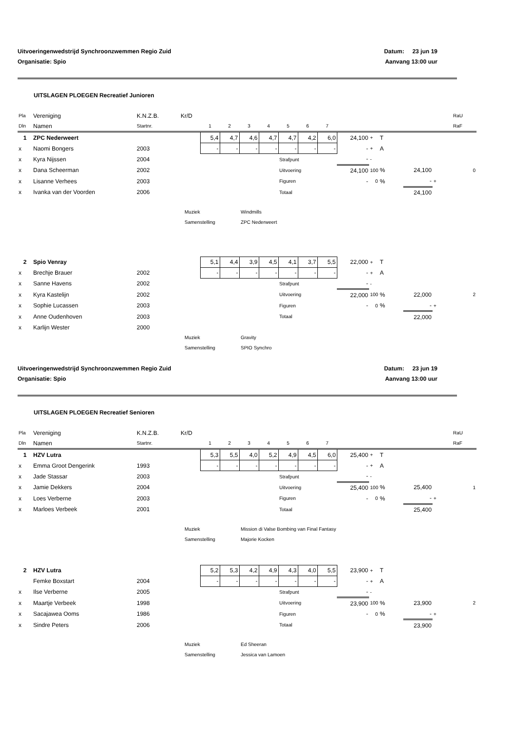Uitvoeringenwedstrijd Synchroonzwemmen Regio Zuid
Organisatie: Spio
Datum: 23 jun 19
Aanvang 13:00 uur
UITSLAGEN PLOEGEN Recreatief Junioren
| Pla | Vereniging | K.N.Z.B. | Kr/D | | | | | | | | | | | | | RaU |
| Dln | Namen | Startnr. | | 1 | 2 | 3 | 4 | 5 | 6 | 7 | | | | | | RaF |
| 1 | ZPC Nederweert | | | 5,4 | 4,7 | 4,6 | 4,7 | 4,7 | 4,2 | 6,0 | 24,100 | + | T | | | |
| x | Naomi Bongers | 2003 | | - | - | - | - | - | - | - | - | + | A | | | |
| x | Kyra Nijssen | 2004 | | | | | | Strafpunt | | | - | - | | | | |
| x | Dana Scheerman | 2002 | | | | | | Uitvoering | | | 24,100 | 100 | % | 24,100 | | 0 |
| x | Lisanne Verhees | 2003 | | | | | | Figuren | | | - | 0 | % | - | + | |
| x | Ivanka van der Voorden | 2006 | | | | | | Totaal | | | | | | 24,100 | | |
Muziek Windmills
Samenstelling ZPC Nederweert
| 2 | Spio Venray | | | 5,1 | 4,4 | 3,9 | 4,5 | 4,1 | 3,7 | 5,5 | 22,000 | + | T | | | |
| x | Brechje Brauer | 2002 | | - | - | - | - | - | - | - | - | + | A | | | |
| x | Sanne Havens | 2002 | | | | | | Strafpunt | | | - | - | | | | |
| x | Kyra Kastelijn | 2002 | | | | | | Uitvoering | | | 22,000 | 100 | % | 22,000 | | 2 |
| x | Sophie Lucassen | 2003 | | | | | | Figuren | | | - | 0 | % | - | + | |
| x | Anne Oudenhoven | 2003 | | | | | | Totaal | | | | | | 22,000 | | |
| x | Karlijn Wester | 2000 | | | | | | | | | | | | | | |
Muziek Gravity
Samenstelling SPIO Synchro
Uitvoeringenwedstrijd Synchroonzwemmen Regio Zuid
Organisatie: Spio
Datum: 23 jun 19
Aanvang 13:00 uur
UITSLAGEN PLOEGEN Recreatief Senioren
| Pla | Vereniging | K.N.Z.B. | Kr/D | | | | | | | | | | | | | RaU |
| Dln | Namen | Startnr. | | 1 | 2 | 3 | 4 | 5 | 6 | 7 | | | | | | RaF |
| 1 | HZV Lutra | | | 5,3 | 5,5 | 4,0 | 5,2 | 4,9 | 4,5 | 6,0 | 25,400 | + | T | | | |
| x | Emma Groot Dengerink | 1993 | | - | - | - | - | - | - | - | - | + | A | | | |
| x | Jade Stassar | 2003 | | | | | | Strafpunt | | | - | - | | | | |
| x | Jamie Dekkers | 2004 | | | | | | Uitvoering | | | 25,400 | 100 | % | 25,400 | | 1 |
| x | Loes Verberne | 2003 | | | | | | Figuren | | | - | 0 | % | - | + | |
| x | Marloes Verbeek | 2001 | | | | | | Totaal | | | | | | 25,400 | | |
Muziek Mission di Valse Bombing van Final Fantasy
Samenstelling Majorie Kocken
| 2 | HZV Lutra | | | 5,2 | 5,3 | 4,2 | 4,9 | 4,3 | 4,0 | 5,5 | 23,900 | + | T | | | |
| | Femke Boxstart | 2004 | | - | - | - | - | - | - | - | - | + | A | | | |
| x | Ilse Verberne | 2005 | | | | | | Strafpunt | | | - | - | | | | |
| x | Maartje Verbeek | 1998 | | | | | | Uitvoering | | | 23,900 | 100 | % | 23,900 | | 2 |
| x | Sacajawea Ooms | 1986 | | | | | | Figuren | | | - | 0 | % | - | + | |
| x | Sindre Peters | 2006 | | | | | | Totaal | | | | | | 23,900 | | |
Muziek Ed Sheeran
Samenstelling Jessica van Lamoen